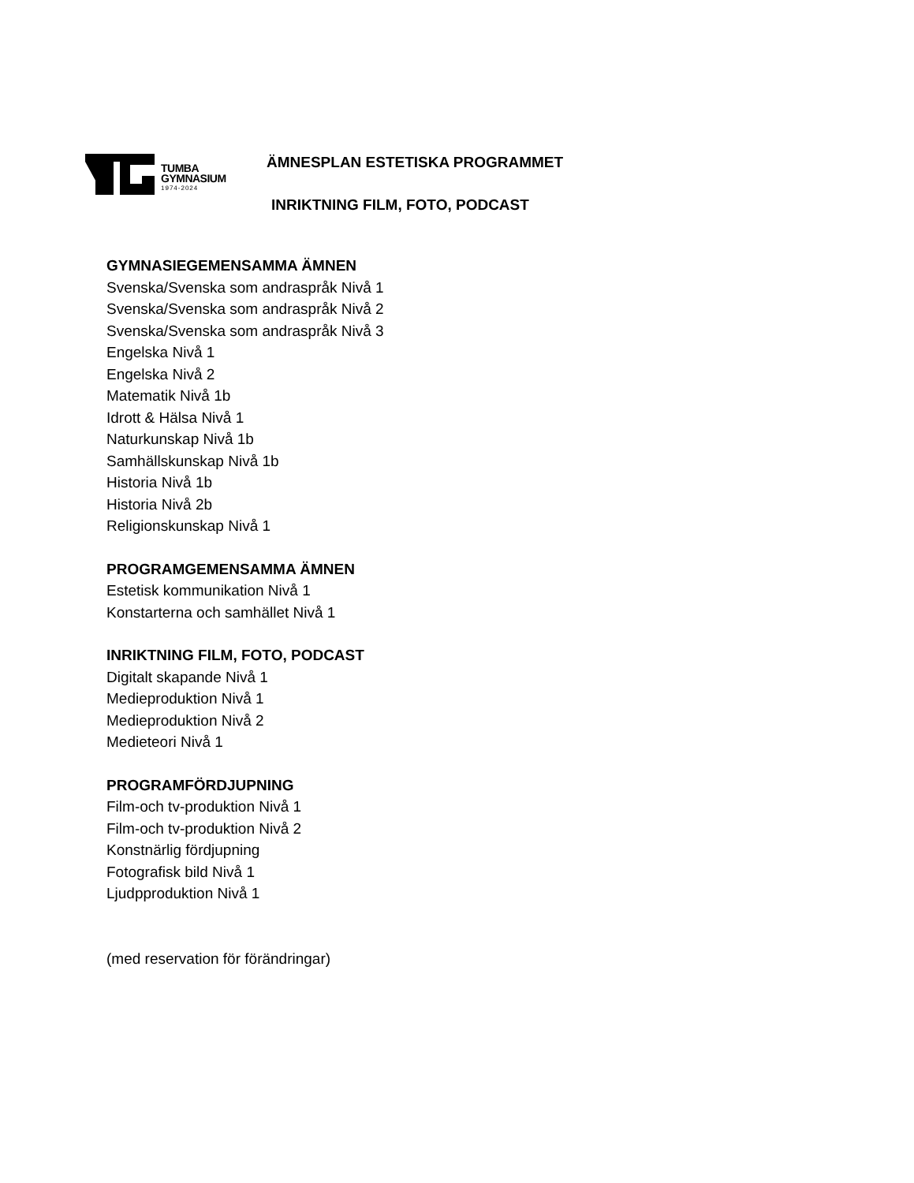TUMBA
GYMNASIUM
1974-2024
ÄMNESPLAN ESTETISKA PROGRAMMET
INRIKTNING FILM, FOTO, PODCAST
GYMNASIEGEMENSAMMA ÄMNEN
Svenska/Svenska som andraspråk Nivå 1
Svenska/Svenska som andraspråk Nivå 2
Svenska/Svenska som andraspråk Nivå 3
Engelska Nivå 1
Engelska Nivå 2
Matematik Nivå 1b
Idrott & Hälsa Nivå 1
Naturkunskap Nivå 1b
Samhällskunskap Nivå 1b
Historia Nivå 1b
Historia Nivå 2b
Religionskunskap Nivå 1
PROGRAMGEMENSAMMA ÄMNEN
Estetisk kommunikation Nivå 1
Konstarterna och samhället Nivå 1
INRIKTNING FILM, FOTO, PODCAST
Digitalt skapande Nivå 1
Medieproduktion Nivå 1
Medieproduktion Nivå 2
Medieteori Nivå 1
PROGRAMFÖRDJUPNING
Film-och tv-produktion Nivå 1
Film-och tv-produktion Nivå 2
Konstnärlig fördjupning
Fotografisk bild Nivå 1
Ljudpproduktion Nivå 1
(med reservation för förändringar)